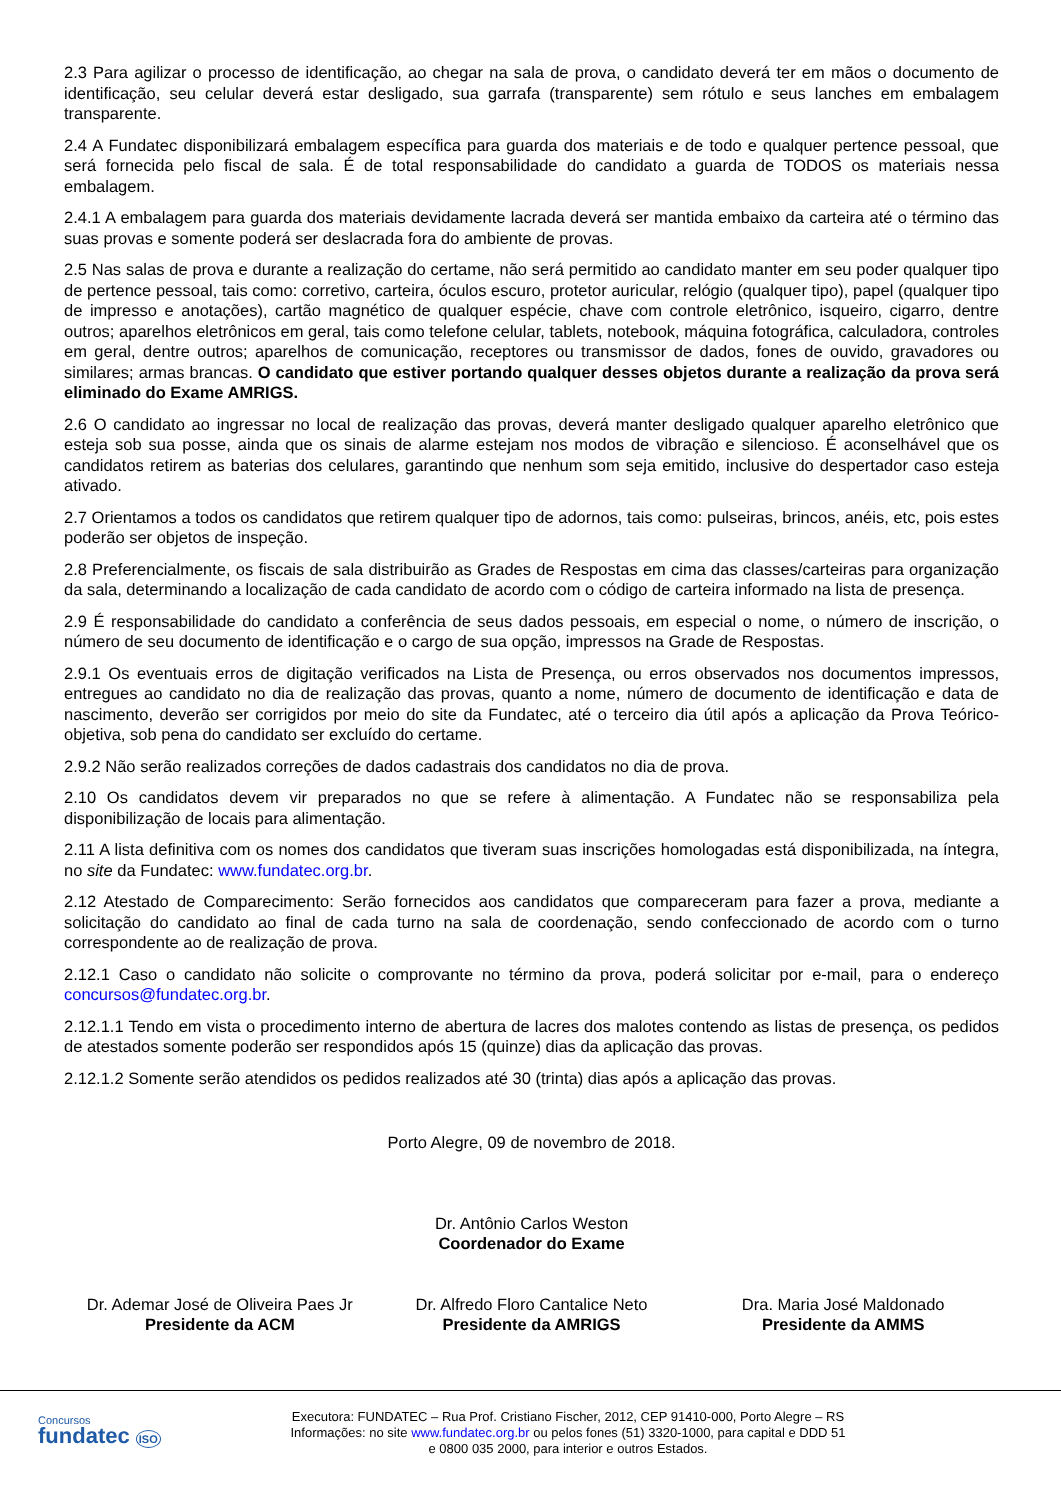2.3 Para agilizar o processo de identificação, ao chegar na sala de prova, o candidato deverá ter em mãos o documento de identificação, seu celular deverá estar desligado, sua garrafa (transparente) sem rótulo e seus lanches em embalagem transparente.
2.4 A Fundatec disponibilizará embalagem específica para guarda dos materiais e de todo e qualquer pertence pessoal, que será fornecida pelo fiscal de sala. É de total responsabilidade do candidato a guarda de TODOS os materiais nessa embalagem.
2.4.1 A embalagem para guarda dos materiais devidamente lacrada deverá ser mantida embaixo da carteira até o término das suas provas e somente poderá ser deslacrada fora do ambiente de provas.
2.5 Nas salas de prova e durante a realização do certame, não será permitido ao candidato manter em seu poder qualquer tipo de pertence pessoal, tais como: corretivo, carteira, óculos escuro, protetor auricular, relógio (qualquer tipo), papel (qualquer tipo de impresso e anotações), cartão magnético de qualquer espécie, chave com controle eletrônico, isqueiro, cigarro, dentre outros; aparelhos eletrônicos em geral, tais como telefone celular, tablets, notebook, máquina fotográfica, calculadora, controles em geral, dentre outros; aparelhos de comunicação, receptores ou transmissor de dados, fones de ouvido, gravadores ou similares; armas brancas. O candidato que estiver portando qualquer desses objetos durante a realização da prova será eliminado do Exame AMRIGS.
2.6 O candidato ao ingressar no local de realização das provas, deverá manter desligado qualquer aparelho eletrônico que esteja sob sua posse, ainda que os sinais de alarme estejam nos modos de vibração e silencioso. É aconselhável que os candidatos retirem as baterias dos celulares, garantindo que nenhum som seja emitido, inclusive do despertador caso esteja ativado.
2.7 Orientamos a todos os candidatos que retirem qualquer tipo de adornos, tais como: pulseiras, brincos, anéis, etc, pois estes poderão ser objetos de inspeção.
2.8 Preferencialmente, os fiscais de sala distribuirão as Grades de Respostas em cima das classes/carteiras para organização da sala, determinando a localização de cada candidato de acordo com o código de carteira informado na lista de presença.
2.9 É responsabilidade do candidato a conferência de seus dados pessoais, em especial o nome, o número de inscrição, o número de seu documento de identificação e o cargo de sua opção, impressos na Grade de Respostas.
2.9.1 Os eventuais erros de digitação verificados na Lista de Presença, ou erros observados nos documentos impressos, entregues ao candidato no dia de realização das provas, quanto a nome, número de documento de identificação e data de nascimento, deverão ser corrigidos por meio do site da Fundatec, até o terceiro dia útil após a aplicação da Prova Teórico-objetiva, sob pena do candidato ser excluído do certame.
2.9.2 Não serão realizados correções de dados cadastrais dos candidatos no dia de prova.
2.10 Os candidatos devem vir preparados no que se refere à alimentação. A Fundatec não se responsabiliza pela disponibilização de locais para alimentação.
2.11 A lista definitiva com os nomes dos candidatos que tiveram suas inscrições homologadas está disponibilizada, na íntegra, no site da Fundatec: www.fundatec.org.br.
2.12 Atestado de Comparecimento: Serão fornecidos aos candidatos que compareceram para fazer a prova, mediante a solicitação do candidato ao final de cada turno na sala de coordenação, sendo confeccionado de acordo com o turno correspondente ao de realização de prova.
2.12.1 Caso o candidato não solicite o comprovante no término da prova, poderá solicitar por e-mail, para o endereço concursos@fundatec.org.br.
2.12.1.1 Tendo em vista o procedimento interno de abertura de lacres dos malotes contendo as listas de presença, os pedidos de atestados somente poderão ser respondidos após 15 (quinze) dias da aplicação das provas.
2.12.1.2 Somente serão atendidos os pedidos realizados até 30 (trinta) dias após a aplicação das provas.
Porto Alegre, 09 de novembro de 2018.
Dr. Antônio Carlos Weston
Coordenador do Exame
Dr. Ademar José de Oliveira Paes Jr
Presidente da ACM
Dr. Alfredo Floro Cantalice Neto
Presidente da AMRIGS
Dra. Maria José Maldonado
Presidente da AMMS
Concursos
fundatec ISO
Executora: FUNDATEC – Rua Prof. Cristiano Fischer, 2012, CEP 91410-000, Porto Alegre – RS
Informações: no site www.fundatec.org.br ou pelos fones (51) 3320-1000, para capital e DDD 51
e 0800 035 2000, para interior e outros Estados.